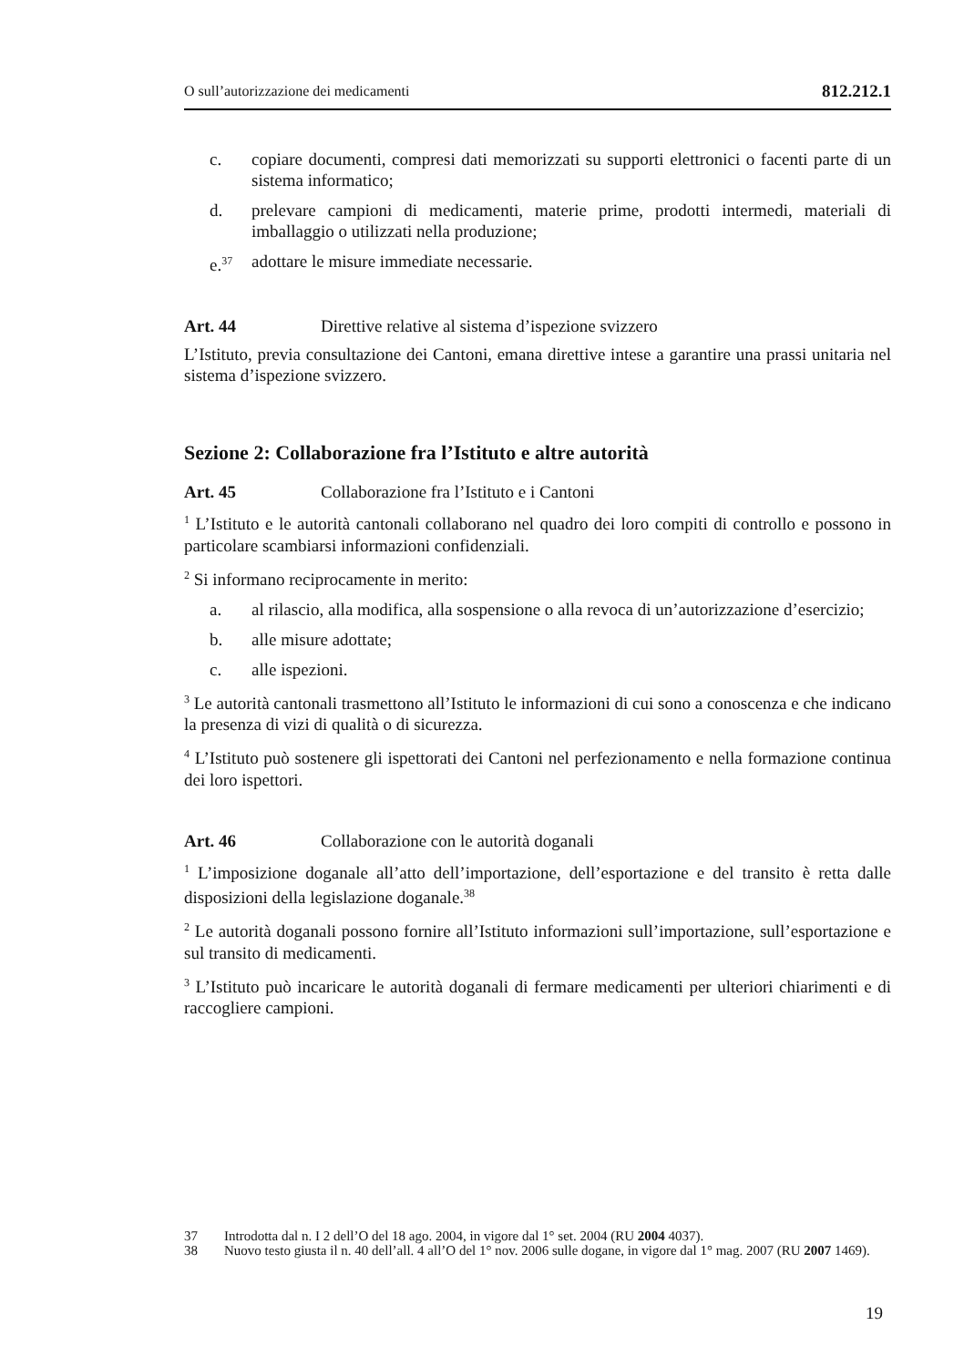O sull’autorizzazione dei medicamenti 812.212.1
c. copiare documenti, compresi dati memorizzati su supporti elettronici o facenti parte di un sistema informatico;
d. prelevare campioni di medicamenti, materie prime, prodotti intermedi, materiali di imballaggio o utilizzati nella produzione;
e.<sup>37</sup> adottare le misure immediate necessarie.
Art. 44 Direttive relative al sistema d’ispezione svizzero
L’Istituto, previa consultazione dei Cantoni, emana direttive intese a garantire una prassi unitaria nel sistema d’ispezione svizzero.
Sezione 2: Collaborazione fra l’Istituto e altre autorità
Art. 45 Collaborazione fra l’Istituto e i Cantoni
<sup>1</sup> L’Istituto e le autorità cantonali collaborano nel quadro dei loro compiti di controllo e possono in particolare scambiarsi informazioni confidenziali.
<sup>2</sup> Si informano reciprocamente in merito:
a. al rilascio, alla modifica, alla sospensione o alla revoca di un’autorizzazione d’esercizio;
b. alle misure adottate;
c. alle ispezioni.
<sup>3</sup> Le autorità cantonali trasmettono all’Istituto le informazioni di cui sono a conoscenza e che indicano la presenza di vizi di qualità o di sicurezza.
<sup>4</sup> L’Istituto può sostenere gli ispettorati dei Cantoni nel perfezionamento e nella formazione continua dei loro ispettori.
Art. 46 Collaborazione con le autorità doganali
<sup>1</sup> L’imposizione doganale all’atto dell’importazione, dell’esportazione e del transito è retta dalle disposizioni della legislazione doganale.<sup>38</sup>
<sup>2</sup> Le autorità doganali possono fornire all’Istituto informazioni sull’importazione, sull’esportazione e sul transito di medicamenti.
<sup>3</sup> L’Istituto può incaricare le autorità doganali di fermare medicamenti per ulteriori chiarimenti e di raccogliere campioni.
37 Introdotta dal n. I 2 dell’O del 18 ago. 2004, in vigore dal 1° set. 2004 (RU 2004 4037).
38 Nuovo testo giusta il n. 40 dell’all. 4 all’O del 1° nov. 2006 sulle dogane, in vigore dal 1° mag. 2007 (RU 2007 1469).
19